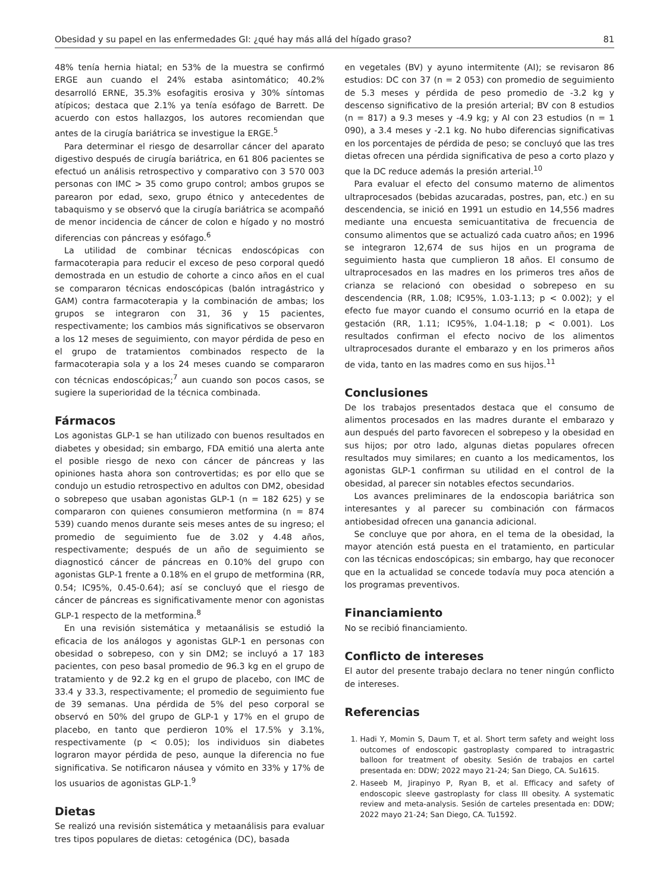Obesidad y su papel en las enfermedades GI: ¿qué hay más allá del hígado graso? 81
48% tenía hernia hiatal; en 53% de la muestra se confirmó ERGE aun cuando el 24% estaba asintomático; 40.2% desarrolló ERNE, 35.3% esofagitis erosiva y 30% síntomas atípicos; destaca que 2.1% ya tenía esófago de Barrett. De acuerdo con estos hallazgos, los autores recomiendan que antes de la cirugía bariátrica se investigue la ERGE.<sup>5</sup>
Para determinar el riesgo de desarrollar cáncer del aparato digestivo después de cirugía bariátrica, en 61 806 pacientes se efectuó un análisis retrospectivo y comparativo con 3 570 003 personas con IMC > 35 como grupo control; ambos grupos se parearon por edad, sexo, grupo étnico y antecedentes de tabaquismo y se observó que la cirugía bariátrica se acompañó de menor incidencia de cáncer de colon e hígado y no mostró diferencias con páncreas y esófago.<sup>6</sup>
La utilidad de combinar técnicas endoscópicas con farmacoterapia para reducir el exceso de peso corporal quedó demostrada en un estudio de cohorte a cinco años en el cual se compararon técnicas endoscópicas (balón intragástrico y GAM) contra farmacoterapia y la combinación de ambas; los grupos se integraron con 31, 36 y 15 pacientes, respectivamente; los cambios más significativos se observaron a los 12 meses de seguimiento, con mayor pérdida de peso en el grupo de tratamientos combinados respecto de la farmacoterapia sola y a los 24 meses cuando se compararon con técnicas endoscópicas;<sup>7</sup> aun cuando son pocos casos, se sugiere la superioridad de la técnica combinada.
Fármacos
Los agonistas GLP-1 se han utilizado con buenos resultados en diabetes y obesidad; sin embargo, FDA emitió una alerta ante el posible riesgo de nexo con cáncer de páncreas y las opiniones hasta ahora son controvertidas; es por ello que se condujo un estudio retrospectivo en adultos con DM2, obesidad o sobrepeso que usaban agonistas GLP-1 (n = 182 625) y se compararon con quienes consumieron metformina (n = 874 539) cuando menos durante seis meses antes de su ingreso; el promedio de seguimiento fue de 3.02 y 4.48 años, respectivamente; después de un año de seguimiento se diagnosticó cáncer de páncreas en 0.10% del grupo con agonistas GLP-1 frente a 0.18% en el grupo de metformina (RR, 0.54; IC95%, 0.45-0.64); así se concluyó que el riesgo de cáncer de páncreas es significativamente menor con agonistas GLP-1 respecto de la metformina.<sup>8</sup>
En una revisión sistemática y metaanálisis se estudió la eficacia de los análogos y agonistas GLP-1 en personas con obesidad o sobrepeso, con y sin DM2; se incluyó a 17 183 pacientes, con peso basal promedio de 96.3 kg en el grupo de tratamiento y de 92.2 kg en el grupo de placebo, con IMC de 33.4 y 33.3, respectivamente; el promedio de seguimiento fue de 39 semanas. Una pérdida de 5% del peso corporal se observó en 50% del grupo de GLP-1 y 17% en el grupo de placebo, en tanto que perdieron 10% el 17.5% y 3.1%, respectivamente (p < 0.05); los individuos sin diabetes lograron mayor pérdida de peso, aunque la diferencia no fue significativa. Se notificaron náusea y vómito en 33% y 17% de los usuarios de agonistas GLP-1.<sup>9</sup>
Dietas
Se realizó una revisión sistemática y metaanálisis para evaluar tres tipos populares de dietas: cetogénica (DC), basada
en vegetales (BV) y ayuno intermitente (AI); se revisaron 86 estudios: DC con 37 (n = 2 053) con promedio de seguimiento de 5.3 meses y pérdida de peso promedio de -3.2 kg y descenso significativo de la presión arterial; BV con 8 estudios (n = 817) a 9.3 meses y -4.9 kg; y AI con 23 estudios (n = 1 090), a 3.4 meses y -2.1 kg. No hubo diferencias significativas en los porcentajes de pérdida de peso; se concluyó que las tres dietas ofrecen una pérdida significativa de peso a corto plazo y que la DC reduce además la presión arterial.<sup>10</sup>
Para evaluar el efecto del consumo materno de alimentos ultraprocesados (bebidas azucaradas, postres, pan, etc.) en su descendencia, se inició en 1991 un estudio en 14,556 madres mediante una encuesta semicuantitativa de frecuencia de consumo alimentos que se actualizó cada cuatro años; en 1996 se integraron 12,674 de sus hijos en un programa de seguimiento hasta que cumplieron 18 años. El consumo de ultraprocesados en las madres en los primeros tres años de crianza se relacionó con obesidad o sobrepeso en su descendencia (RR, 1.08; IC95%, 1.03-1.13; p < 0.002); y el efecto fue mayor cuando el consumo ocurrió en la etapa de gestación (RR, 1.11; IC95%, 1.04-1.18; p < 0.001). Los resultados confirman el efecto nocivo de los alimentos ultraprocesados durante el embarazo y en los primeros años de vida, tanto en las madres como en sus hijos.<sup>11</sup>
Conclusiones
De los trabajos presentados destaca que el consumo de alimentos procesados en las madres durante el embarazo y aun después del parto favorecen el sobrepeso y la obesidad en sus hijos; por otro lado, algunas dietas populares ofrecen resultados muy similares; en cuanto a los medicamentos, los agonistas GLP-1 confirman su utilidad en el control de la obesidad, al parecer sin notables efectos secundarios.
Los avances preliminares de la endoscopia bariátrica son interesantes y al parecer su combinación con fármacos antiobesidad ofrecen una ganancia adicional.
Se concluye que por ahora, en el tema de la obesidad, la mayor atención está puesta en el tratamiento, en particular con las técnicas endoscópicas; sin embargo, hay que reconocer que en la actualidad se concede todavía muy poca atención a los programas preventivos.
Financiamiento
No se recibió financiamiento.
Conflicto de intereses
El autor del presente trabajo declara no tener ningún conflicto de intereses.
Referencias
1. Hadi Y, Momin S, Daum T, et al. Short term safety and weight loss outcomes of endoscopic gastroplasty compared to intragastric balloon for treatment of obesity. Sesión de trabajos en cartel presentada en: DDW; 2022 mayo 21-24; San Diego, CA. Su1615.
2. Haseeb M, Jirapinyo P, Ryan B, et al. Efficacy and safety of endoscopic sleeve gastroplasty for class III obesity. A systematic review and meta-analysis. Sesión de carteles presentada en: DDW; 2022 mayo 21-24; San Diego, CA. Tu1592.